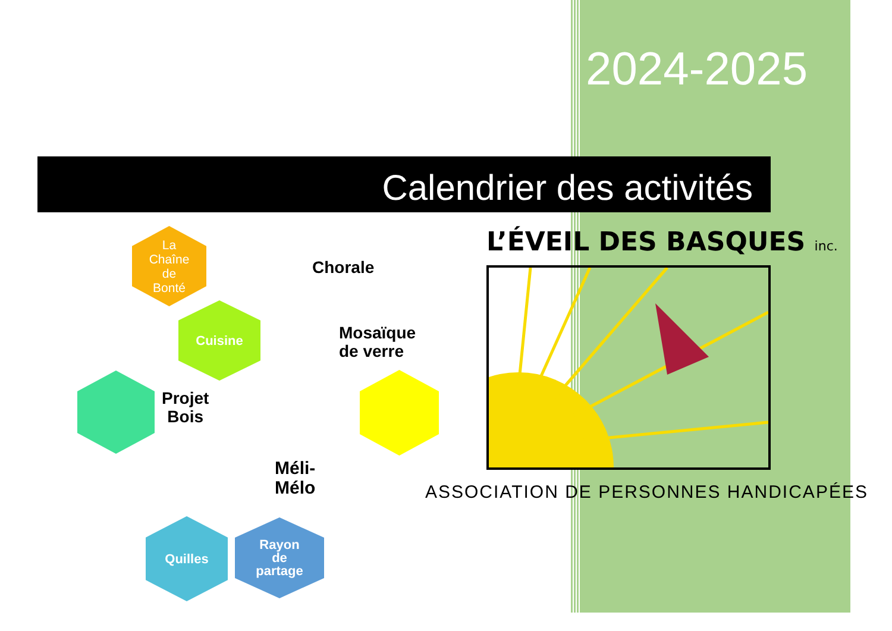2024-2025
Calendrier des activités
La
Chaîne
de
Bonté
Chorale
Cuisine
Mosaïque
de verre
Projet
Bois
Méli-
Mélo
Quilles
Rayon
de
partage
L’ÉVEIL DES BASQUES inc.
ASSOCIATION DE PERSONNES HANDICAPÉES